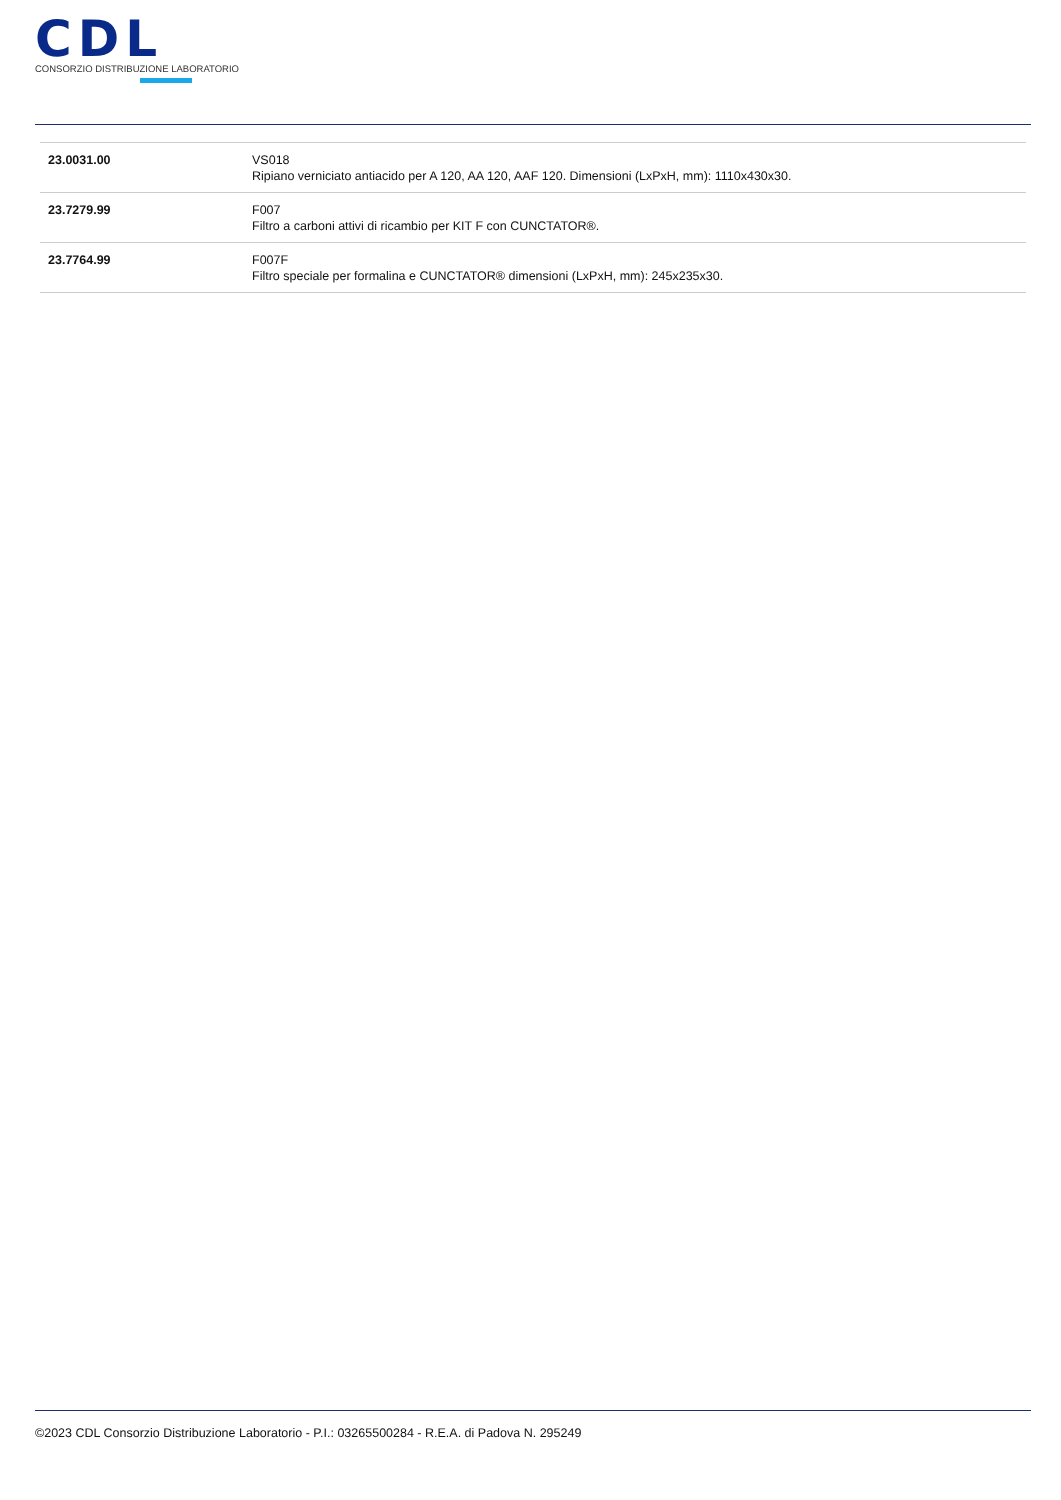CDL
CONSORZIO DISTRIBUZIONE LABORATORIO
| 23.0031.00 | VS018 Ripiano verniciato antiacido per A 120, AA 120, AAF 120. Dimensioni (LxPxH, mm): 1110x430x30. |
| 23.7279.99 | F007 Filtro a carboni attivi di ricambio per KIT F con CUNCTATOR®. |
| 23.7764.99 | F007F Filtro speciale per formalina e CUNCTATOR® dimensioni (LxPxH, mm): 245x235x30. |
©2023 CDL Consorzio Distribuzione Laboratorio - P.I.: 03265500284 - R.E.A. di Padova N. 295249